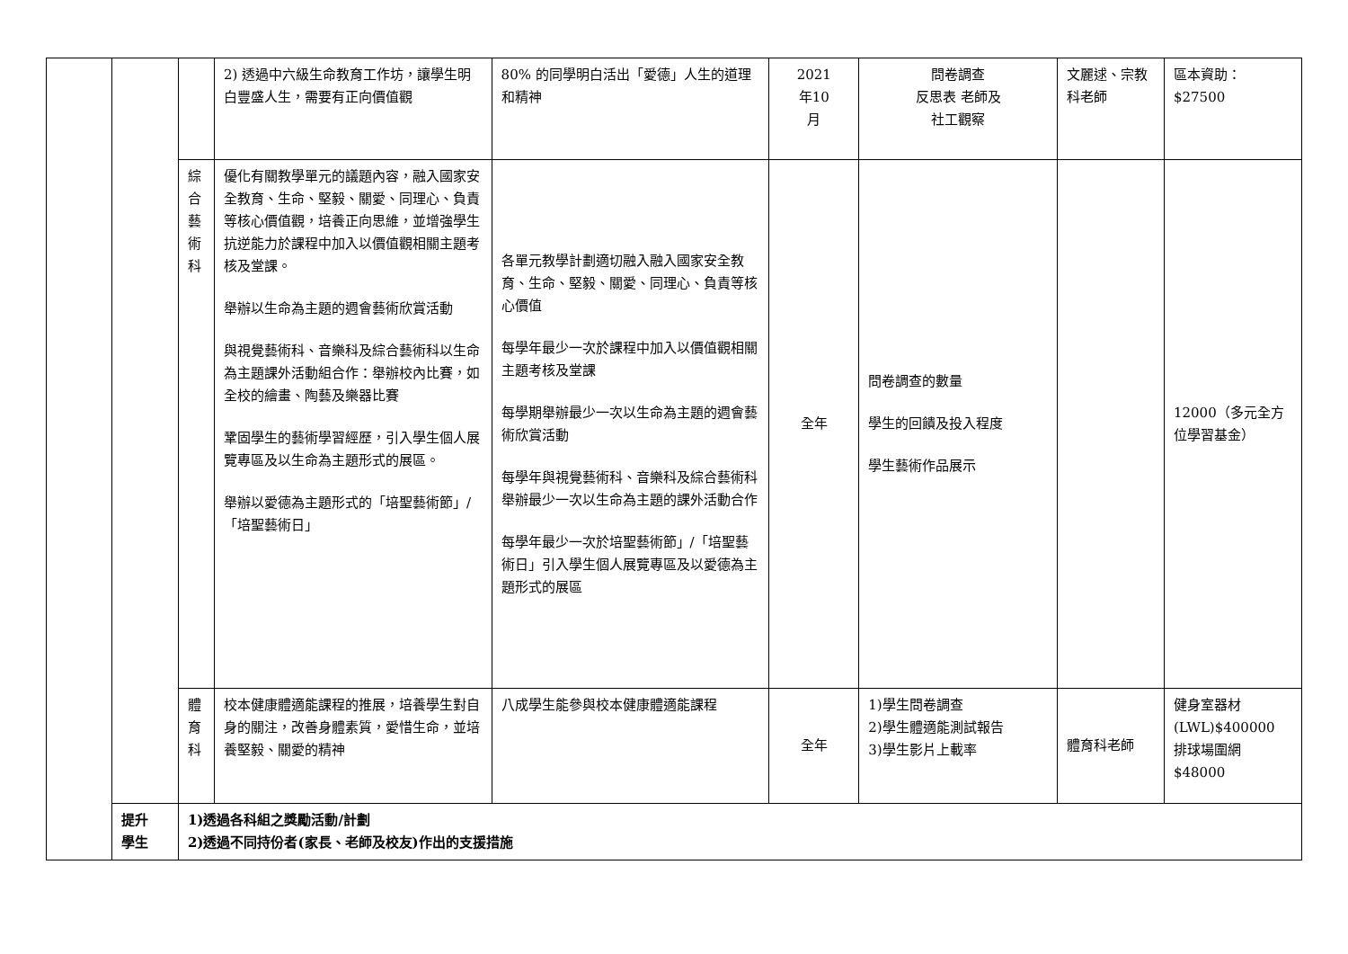| | | | 2) 透過中六級生命教育工作坊，讓學生明白豐盛人生，需要有正向價值觀 | 80% 的同學明白活出「愛德」人生的道理和精神 | 2021 年10 月 | 問卷調查 反思表 老師及 社工觀察 | 文麗逑、宗教科老師 | 區本資助： $27500 |
| | | 綜 合 藝 術 科 | 優化有關教學單元的議題內容，融入國家安全教育、生命、堅毅、關愛、同理心、負責等核心價值觀，培養正向思維，並增強學生抗逆能力於課程中加入以價值觀相關主題考核及堂課。 舉辦以生命為主題的週會藝術欣賞活動 與視覺藝術科、音樂科及綜合藝術科以生命為主題課外活動組合作：舉辦校內比賽，如全校的繪畫、陶藝及樂器比賽 鞏固學生的藝術學習經歷，引入學生個人展覽專區及以生命為主題形式的展區。 舉辦以愛德為主題形式的「培聖藝術節」/「培聖藝術日」 | 各單元教學計劃適切融入融入國家安全教育、生命、堅毅、關愛、同理心、負責等核心價值 每學年最少一次於課程中加入以價值觀相關主題考核及堂課 每學期舉辦最少一次以生命為主題的週會藝術欣賞活動 每學年與視覺藝術科、音樂科及綜合藝術科舉辦最少一次以生命為主題的課外活動合作 每學年最少一次於培聖藝術節」/「培聖藝術日」引入學生個人展覽專區及以愛德為主題形式的展區 | 全年 | 問卷調查的數量 學生的回饋及投入程度 學生藝術作品展示 | | 12000（多元全方位學習基金） |
| | | 體 育 科 | 校本健康體適能課程的推展，培養學生對自身的關注，改善身體素質，愛惜生命，並培養堅毅、關愛的精神 | 八成學生能參與校本健康體適能課程 | 全年 | 1)學生問卷調查 2)學生體適能測試報告 3)學生影片上載率 | 體育科老師 | 健身室器材(LWL)$400000 排球場圍網 $48000 |
| | 提升 學生 | 1)透過各科組之獎勵活動/計劃 2)透過不同持份者(家長、老師及校友)作出的支援措施 | | | | | | |